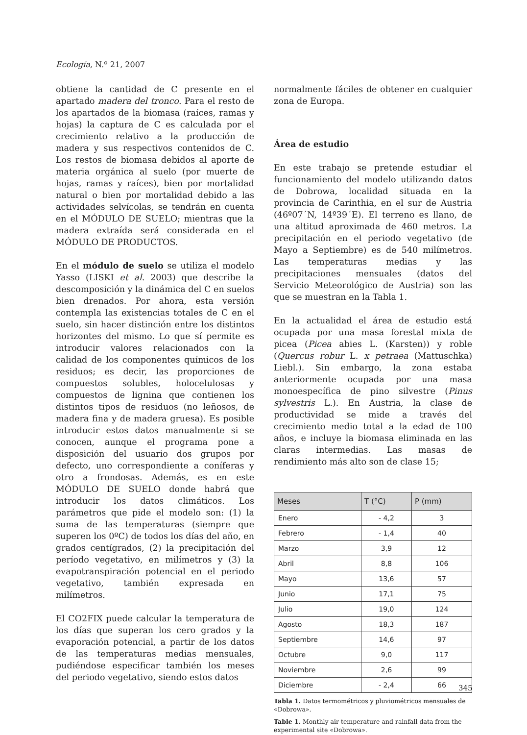Ecología, N.º 21, 2007
obtiene la cantidad de C presente en el apartado madera del tronco. Para el resto de los apartados de la biomasa (raíces, ramas y hojas) la captura de C es calculada por el crecimiento relativo a la producción de madera y sus respectivos contenidos de C. Los restos de biomasa debidos al aporte de materia orgánica al suelo (por muerte de hojas, ramas y raíces), bien por mortalidad natural o bien por mortalidad debido a las actividades selvícolas, se tendrán en cuenta en el MÓDULO DE SUELO; mientras que la madera extraída será considerada en el MÓDULO DE PRODUCTOS.
En el módulo de suelo se utiliza el modelo Yasso (LISKI et al. 2003) que describe la descomposición y la dinámica del C en suelos bien drenados. Por ahora, esta versión contempla las existencias totales de C en el suelo, sin hacer distinción entre los distintos horizontes del mismo. Lo que sí permite es introducir valores relacionados con la calidad de los componentes químicos de los residuos; es decir, las proporciones de compuestos solubles, holocelulosas y compuestos de lignina que contienen los distintos tipos de residuos (no leñosos, de madera fina y de madera gruesa). Es posible introducir estos datos manualmente si se conocen, aunque el programa pone a disposición del usuario dos grupos por defecto, uno correspondiente a coníferas y otro a frondosas. Además, es en este MÓDULO DE SUELO donde habrá que introducir los datos climáticos. Los parámetros que pide el modelo son: (1) la suma de las temperaturas (siempre que superen los 0ºC) de todos los días del año, en grados centígrados, (2) la precipitación del período vegetativo, en milímetros y (3) la evapotranspiración potencial en el periodo vegetativo, también expresada en milímetros.
El CO2FIX puede calcular la temperatura de los días que superan los cero grados y la evaporación potencial, a partir de los datos de las temperaturas medias mensuales, pudiéndose especificar también los meses del periodo vegetativo, siendo estos datos
normalmente fáciles de obtener en cualquier zona de Europa.
Área de estudio
En este trabajo se pretende estudiar el funcionamiento del modelo utilizando datos de Dobrowa, localidad situada en la provincia de Carinthia, en el sur de Austria (46º07´N, 14º39´E). El terreno es llano, de una altitud aproximada de 460 metros. La precipitación en el periodo vegetativo (de Mayo a Septiembre) es de 540 milímetros. Las temperaturas medias y las precipitaciones mensuales (datos del Servicio Meteorológico de Austria) son las que se muestran en la Tabla 1.
En la actualidad el área de estudio está ocupada por una masa forestal mixta de picea (Picea abies L. (Karsten)) y roble (Quercus robur L. x petraea (Mattuschka) Liebl.). Sin embargo, la zona estaba anteriormente ocupada por una masa monoespecífica de pino silvestre (Pinus sylvestris L.). En Austria, la clase de productividad se mide a través del crecimiento medio total a la edad de 100 años, e incluye la biomasa eliminada en las claras intermedias. Las masas de rendimiento más alto son de clase 15;
| Meses | T (°C) | P (mm) |
| --- | --- | --- |
| Enero | - 4,2 | 3 |
| Febrero | - 1,4 | 40 |
| Marzo | 3,9 | 12 |
| Abril | 8,8 | 106 |
| Mayo | 13,6 | 57 |
| Junio | 17,1 | 75 |
| Julio | 19,0 | 124 |
| Agosto | 18,3 | 187 |
| Septiembre | 14,6 | 97 |
| Octubre | 9,0 | 117 |
| Noviembre | 2,6 | 99 |
| Diciembre | - 2,4 | 66 |
Tabla 1. Datos termométricos y pluviométricos mensuales de «Dobrowa».
Table 1. Monthly air temperature and rainfall data from the experimental site «Dobrowa».
345